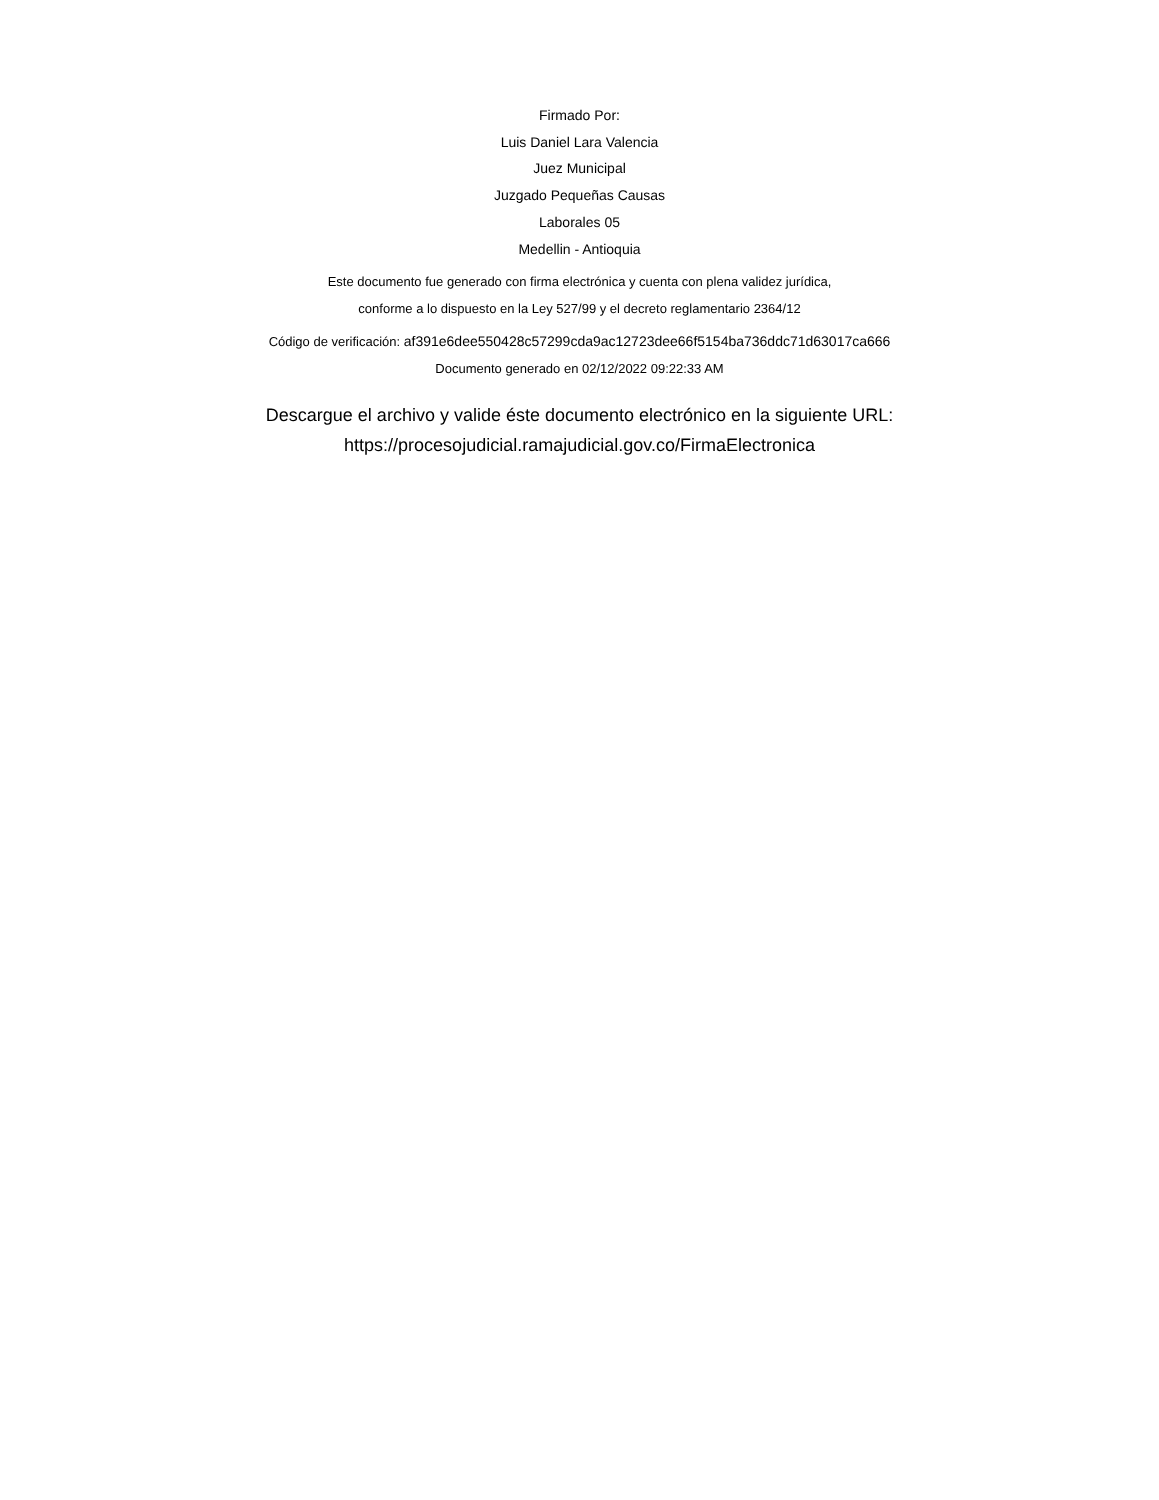Firmado Por:
Luis Daniel Lara Valencia
Juez Municipal
Juzgado Pequeñas Causas
Laborales 05
Medellin - Antioquia
Este documento fue generado con firma electrónica y cuenta con plena validez jurídica,
conforme a lo dispuesto en la Ley 527/99 y el decreto reglamentario 2364/12
Código de verificación: af391e6dee550428c57299cda9ac12723dee66f5154ba736ddc71d63017ca666
Documento generado en 02/12/2022 09:22:33 AM
Descargue el archivo y valide éste documento electrónico en la siguiente URL:
https://procesojudicial.ramajudicial.gov.co/FirmaElectronica